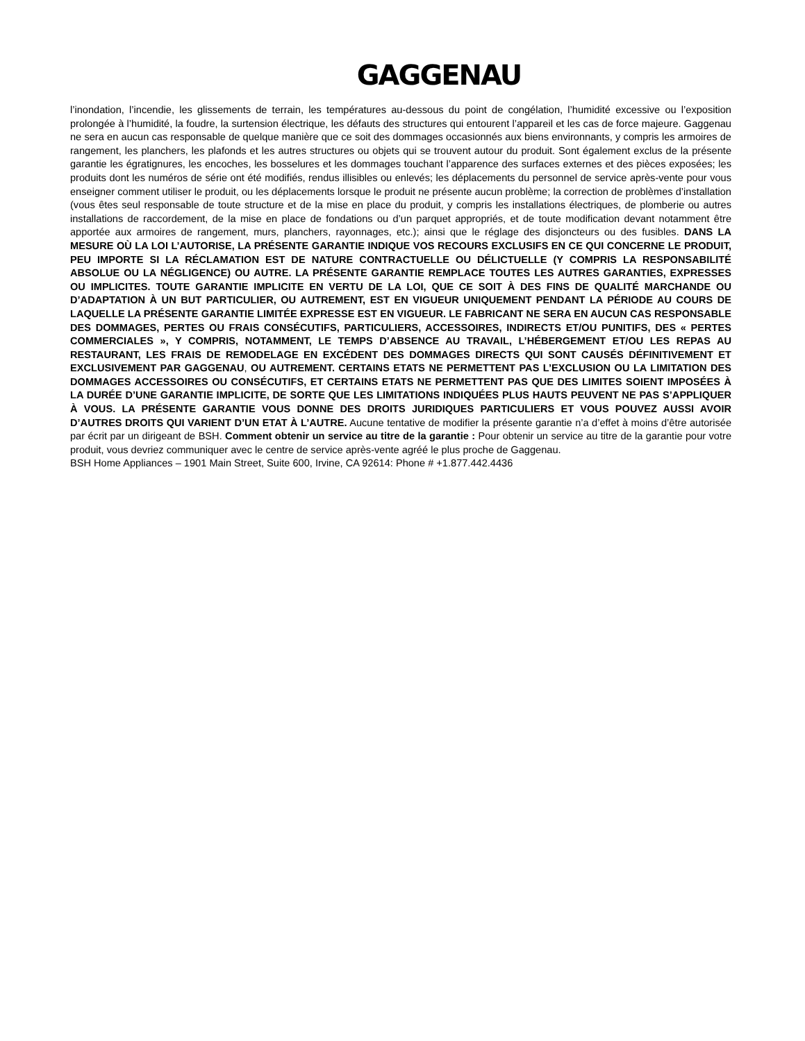GAGGENAU
l’inondation, l’incendie, les glissements de terrain, les températures au-dessous du point de congélation, l’humidité excessive ou l’exposition prolongée à l’humidité, la foudre, la surtension électrique, les défauts des structures qui entourent l’appareil et les cas de force majeure. Gaggenau ne sera en aucun cas responsable de quelque manière que ce soit des dommages occasionnés aux biens environnants, y compris les armoires de rangement, les planchers, les plafonds et les autres structures ou objets qui se trouvent autour du produit. Sont également exclus de la présente garantie les égratignures, les encoches, les bosselures et les dommages touchant l’apparence des surfaces externes et des pièces exposées; les produits dont les numéros de série ont été modifiés, rendus illisibles ou enlevés; les déplacements du personnel de service après-vente pour vous enseigner comment utiliser le produit, ou les déplacements lorsque le produit ne présente aucun problème; la correction de problèmes d’installation (vous êtes seul responsable de toute structure et de la mise en place du produit, y compris les installations électriques, de plomberie ou autres installations de raccordement, de la mise en place de fondations ou d’un parquet appropriés, et de toute modification devant notamment être apportée aux armoires de rangement, murs, planchers, rayonnages, etc.); ainsi que le réglage des disjoncteurs ou des fusibles. DANS LA MESURE OÙ LA LOI L’AUTORISE, LA PRÉSENTE GARANTIE INDIQUE VOS RECOURS EXCLUSIFS EN CE QUI CONCERNE LE PRODUIT, PEU IMPORTE SI LA RÉCLAMATION EST DE NATURE CONTRACTUELLE OU DÉLICTUELLE (Y COMPRIS LA RESPONSABILITÉ ABSOLUE OU LA NÉGLIGENCE) OU AUTRE. LA PRÉSENTE GARANTIE REMPLACE TOUTES LES AUTRES GARANTIES, EXPRESSES OU IMPLICITES. TOUTE GARANTIE IMPLICITE EN VERTU DE LA LOI, QUE CE SOIT À DES FINS DE QUALITÉ MARCHANDE OU D’ADAPTATION À UN BUT PARTICULIER, OU AUTREMENT, EST EN VIGUEUR UNIQUEMENT PENDANT LA PÉRIODE AU COURS DE LAQUELLE LA PRÉSENTE GARANTIE LIMITÉE EXPRESSE EST EN VIGUEUR. LE FABRICANT NE SERA EN AUCUN CAS RESPONSABLE DES DOMMAGES, PERTES OU FRAIS CONSÉCUTIFS, PARTICULIERS, ACCESSOIRES, INDIRECTS ET/OU PUNITIFS, DES « PERTES COMMERCIALES », Y COMPRIS, NOTAMMENT, LE TEMPS D’ABSENCE AU TRAVAIL, L’HÉBERGEMENT ET/OU LES REPAS AU RESTAURANT, LES FRAIS DE REMODELAGE EN EXCÉDENT DES DOMMAGES DIRECTS QUI SONT CAUSÉS DÉFINITIVEMENT ET EXCLUSIVEMENT PAR GAGGENAU, OU AUTREMENT. CERTAINS ETATS NE PERMETTENT PAS L’EXCLUSION OU LA LIMITATION DES DOMMAGES ACCESSOIRES OU CONSÉCUTIFS, ET CERTAINS ETATS NE PERMETTENT PAS QUE DES LIMITES SOIENT IMPOSÉES À LA DURÉE D’UNE GARANTIE IMPLICITE, DE SORTE QUE LES LIMITATIONS INDIQUÉES PLUS HAUTS PEUVENT NE PAS S’APPLIQUER À VOUS. LA PRÉSENTE GARANTIE VOUS DONNE DES DROITS JURIDIQUES PARTICULIERS ET VOUS POUVEZ AUSSI AVOIR D’AUTRES DROITS QUI VARIENT D’UN ETAT À L’AUTRE. Aucune tentative de modifier la présente garantie n’a d’effet à moins d’être autorisée par écrit par un dirigeant de BSH. Comment obtenir un service au titre de la garantie : Pour obtenir un service au titre de la garantie pour votre produit, vous devriez communiquer avec le centre de service après-vente agréé le plus proche de Gaggenau.
BSH Home Appliances – 1901 Main Street, Suite 600, Irvine, CA 92614: Phone # +1.877.442.4436